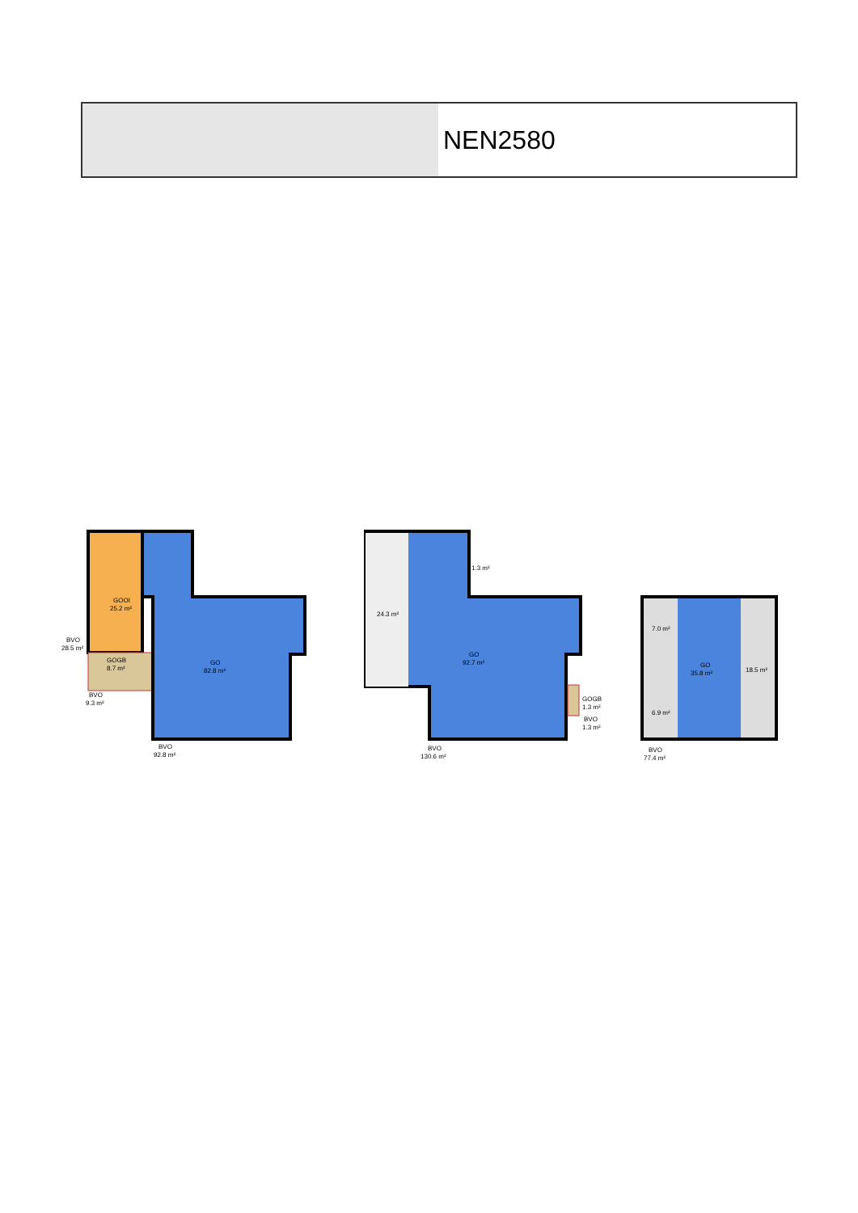NEN2580
GOOI
25.2 m²
GOGB
8.7 m²
GO
82.8 m²
BVO
28.5 m²
BVO
9.3 m²
BVO
92.8 m²
24.3 m²
1.3 m²
GO
92.7 m²
GOGB
1.3 m²
BVO
1.3 m²
BVO
130.6 m²
7.0 m²
6.9 m²
GO
35.8 m²
18.5 m²
BVO
77.4 m²